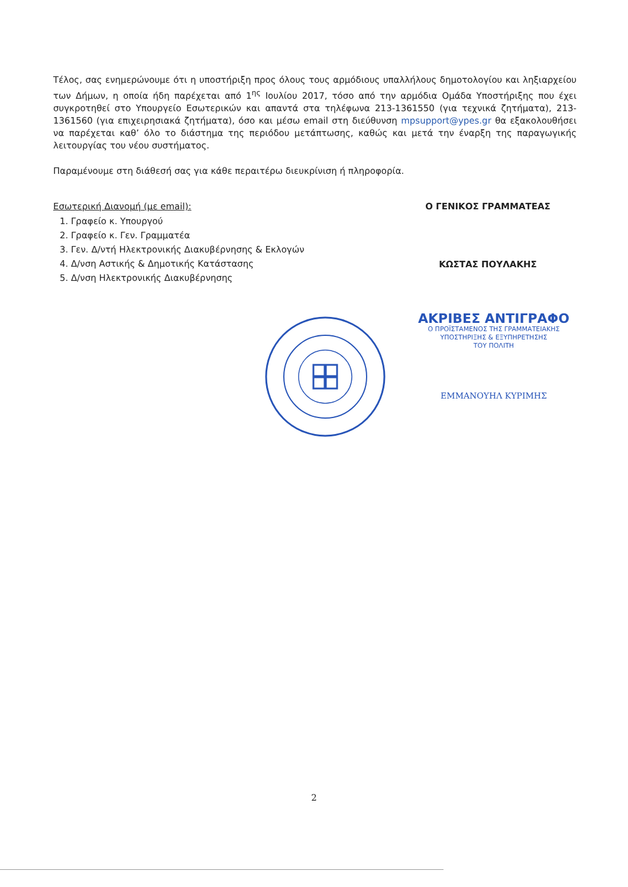Τέλος, σας ενημερώνουμε ότι η υποστήριξη προς όλους τους αρμόδιους υπαλλήλους δημοτολογίου και ληξιαρχείου των Δήμων, η οποία ήδη παρέχεται από 1<sup>ης</sup> Ιουλίου 2017, τόσο από την αρμόδια Ομάδα Υποστήριξης που έχει συγκροτηθεί στο Υπουργείο Εσωτερικών και απαντά στα τηλέφωνα 213-1361550 (για τεχνικά ζητήματα), 213-1361560 (για επιχειρησιακά ζητήματα), όσο και μέσω email στη διεύθυνση mpsupport@ypes.gr θα εξακολουθήσει να παρέχεται καθ’ όλο το διάστημα της περιόδου μετάπτωσης, καθώς και μετά την έναρξη της παραγωγικής λειτουργίας του νέου συστήματος.
Παραμένουμε στη διάθεσή σας για κάθε περαιτέρω διευκρίνιση ή πληροφορία.
Εσωτερική Διανομή (με email):
1. Γραφείο κ. Υπουργού
2. Γραφείο κ. Γεν. Γραμματέα
3. Γεν. Δ/ντή Ηλεκτρονικής Διακυβέρνησης & Εκλογών
4. Δ/νση Αστικής & Δημοτικής Κατάστασης
5. Δ/νση Ηλεκτρονικής Διακυβέρνησης
Ο ΓΕΝΙΚΟΣ ΓΡΑΜΜΑΤΕΑΣ
ΚΩΣΤΑΣ ΠΟΥΛΑΚΗΣ
ΑΚΡΙΒΕΣ ΑΝΤΙΓΡΑΦΟ
Ο ΠΡΟΪΣΤΑΜΕΝΟΣ ΤΗΣ ΓΡΑΜΜΑΤΕΙΑΚΗΣ
ΥΠΟΣΤΗΡΙΞΗΣ & ΕΞΥΠΗΡΕΤΗΣΗΣ
ΤΟΥ ΠΟΛΙΤΗ
ΕΜΜΑΝΟΥΗΛ ΚΥΡΙΜΗΣ
2